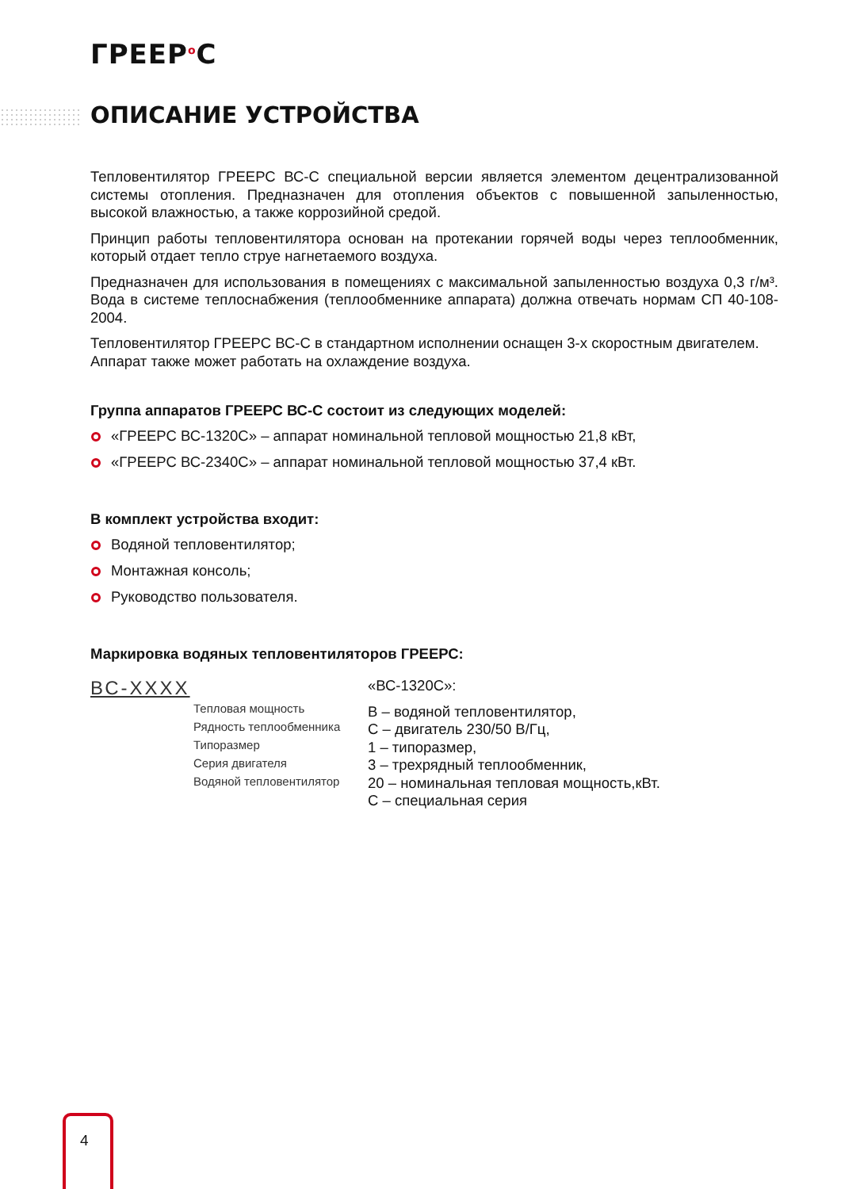ГРЕЕР<sup>о</sup>С
ОПИСАНИЕ УСТРОЙСТВА
Тепловентилятор ГРЕЕРС ВС-С специальной версии является элементом децентрализованной системы отопления. Предназначен для отопления объектов с повышенной запыленностью, высокой влажностью, а также коррозийной средой.
Принцип работы тепловентилятора основан на протекании горячей воды через теплообменник, который отдает тепло струе нагнетаемого воздуха.
Предназначен для использования в помещениях с максимальной запыленностью воздуха 0,3 г/м³. Вода в системе теплоснабжения (теплообменнике аппарата) должна отвечать нормам СП 40-108-2004.
Тепловентилятор ГРЕЕРС ВС-С в стандартном исполнении оснащен 3-х скоростным двигателем.
Аппарат также может работать на охлаждение воздуха.
Группа аппаратов ГРЕЕРС ВС-С состоит из следующих моделей:
«ГРЕЕРС ВС-1320С» – аппарат номинальной тепловой мощностью 21,8 кВт,
«ГРЕЕРС ВС-2340С» – аппарат номинальной тепловой мощностью 37,4 кВт.
В комплект устройства входит:
Водяной тепловентилятор;
Монтажная консоль;
Руководство пользователя.
Маркировка водяных тепловентиляторов ГРЕЕРС:
ВС-ХХХХ
Тепловая мощность
Рядность теплообменника
Типоразмер
Серия двигателя
Водяной тепловентилятор
«ВС-1320С»:
В – водяной тепловентилятор,
С – двигатель 230/50 В/Гц,
1 – типоразмер,
3 – трехрядный теплообменник,
20 – номинальная тепловая мощность,кВт.
С – специальная серия
4